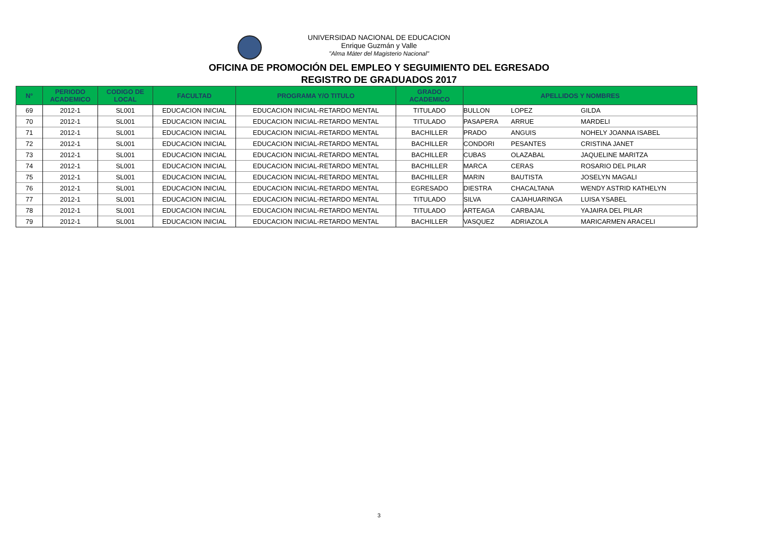UNIVERSIDAD NACIONAL DE EDUCACION
Enrique Guzmán y Valle
"Alma Máter del Magisterio Nacional"
OFICINA DE PROMOCIÓN DEL EMPLEO Y SEGUIMIENTO DEL EGRESADO
REGISTRO DE GRADUADOS 2017
| N° | PERIODO ACADEMICO | CODIGO DE LOCAL | FACULTAD | PROGRAMA Y/O TITULO | GRADO ACADEMICO | APELLIDOS Y NOMBRES | | |
| --- | --- | --- | --- | --- | --- | --- | --- | --- |
| 69 | 2012-1 | SL001 | EDUCACION INICIAL | EDUCACION INICIAL-RETARDO MENTAL | TITULADO | BULLON | LOPEZ | GILDA |
| 70 | 2012-1 | SL001 | EDUCACION INICIAL | EDUCACION INICIAL-RETARDO MENTAL | TITULADO | PASAPERA | ARRUE | MARDELI |
| 71 | 2012-1 | SL001 | EDUCACION INICIAL | EDUCACION INICIAL-RETARDO MENTAL | BACHILLER | PRADO | ANGUIS | NOHELY JOANNA ISABEL |
| 72 | 2012-1 | SL001 | EDUCACION INICIAL | EDUCACION INICIAL-RETARDO MENTAL | BACHILLER | CONDORI | PESANTES | CRISTINA JANET |
| 73 | 2012-1 | SL001 | EDUCACION INICIAL | EDUCACION INICIAL-RETARDO MENTAL | BACHILLER | CUBAS | OLAZABAL | JAQUELINE MARITZA |
| 74 | 2012-1 | SL001 | EDUCACION INICIAL | EDUCACION INICIAL-RETARDO MENTAL | BACHILLER | MARCA | CERAS | ROSARIO DEL PILAR |
| 75 | 2012-1 | SL001 | EDUCACION INICIAL | EDUCACION INICIAL-RETARDO MENTAL | BACHILLER | MARIN | BAUTISTA | JOSELYN MAGALI |
| 76 | 2012-1 | SL001 | EDUCACION INICIAL | EDUCACION INICIAL-RETARDO MENTAL | EGRESADO | DIESTRA | CHACALTANA | WENDY ASTRID KATHELYN |
| 77 | 2012-1 | SL001 | EDUCACION INICIAL | EDUCACION INICIAL-RETARDO MENTAL | TITULADO | SILVA | CAJAHUARINGA | LUISA YSABEL |
| 78 | 2012-1 | SL001 | EDUCACION INICIAL | EDUCACION INICIAL-RETARDO MENTAL | TITULADO | ARTEAGA | CARBAJAL | YAJAIRA DEL PILAR |
| 79 | 2012-1 | SL001 | EDUCACION INICIAL | EDUCACION INICIAL-RETARDO MENTAL | BACHILLER | VASQUEZ | ADRIAZOLA | MARICARMEN ARACELI |
3